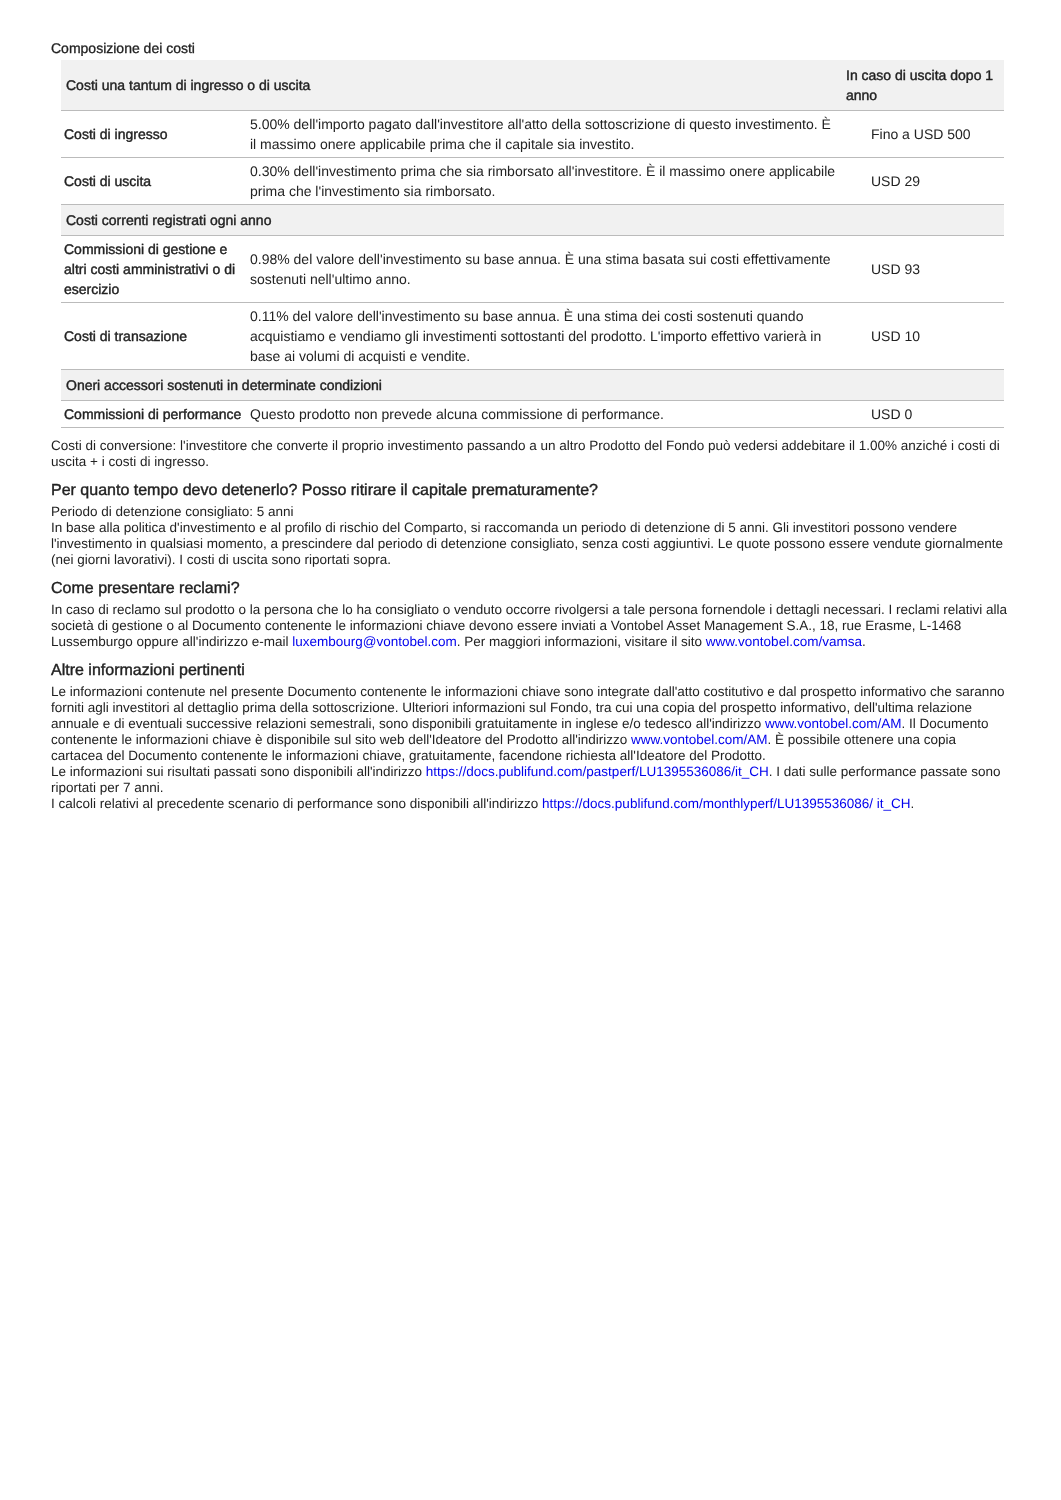Composizione dei costi
| Costi una tantum di ingresso o di uscita | | In caso di uscita dopo 1 anno |
| --- | --- | --- |
| Costi di ingresso | 5.00% dell'importo pagato dall'investitore all'atto della sottoscrizione di questo investimento. È il massimo onere applicabile prima che il capitale sia investito. | Fino a USD 500 |
| Costi di uscita | 0.30% dell'investimento prima che sia rimborsato all'investitore. È il massimo onere applicabile prima che l'investimento sia rimborsato. | USD 29 |
| Costi correnti registrati ogni anno | | |
| Commissioni di gestione e altri costi amministrativi o di esercizio | 0.98% del valore dell'investimento su base annua. È una stima basata sui costi effettivamente sostenuti nell'ultimo anno. | USD 93 |
| Costi di transazione | 0.11% del valore dell'investimento su base annua. È una stima dei costi sostenuti quando acquistiamo e vendiamo gli investimenti sottostanti del prodotto. L'importo effettivo varierà in base ai volumi di acquisti e vendite. | USD 10 |
| Oneri accessori sostenuti in determinate condizioni | | |
| Commissioni di performance | Questo prodotto non prevede alcuna commissione di performance. | USD 0 |
Costi di conversione: l'investitore che converte il proprio investimento passando a un altro Prodotto del Fondo può vedersi addebitare il 1.00% anziché i costi di uscita + i costi di ingresso.
Per quanto tempo devo detenerlo? Posso ritirare il capitale prematuramente?
Periodo di detenzione consigliato: 5 anni
In base alla politica d'investimento e al profilo di rischio del Comparto, si raccomanda un periodo di detenzione di 5 anni. Gli investitori possono vendere l'investimento in qualsiasi momento, a prescindere dal periodo di detenzione consigliato, senza costi aggiuntivi. Le quote possono essere vendute giornalmente (nei giorni lavorativi). I costi di uscita sono riportati sopra.
Come presentare reclami?
In caso di reclamo sul prodotto o la persona che lo ha consigliato o venduto occorre rivolgersi a tale persona fornendole i dettagli necessari. I reclami relativi alla società di gestione o al Documento contenente le informazioni chiave devono essere inviati a Vontobel Asset Management S.A., 18, rue Erasme, L-1468 Lussemburgo oppure all'indirizzo e-mail luxembourg@vontobel.com. Per maggiori informazioni, visitare il sito www.vontobel.com/vamsa.
Altre informazioni pertinenti
Le informazioni contenute nel presente Documento contenente le informazioni chiave sono integrate dall'atto costitutivo e dal prospetto informativo che saranno forniti agli investitori al dettaglio prima della sottoscrizione. Ulteriori informazioni sul Fondo, tra cui una copia del prospetto informativo, dell'ultima relazione annuale e di eventuali successive relazioni semestrali, sono disponibili gratuitamente in inglese e/o tedesco all'indirizzo www.vontobel.com/AM. Il Documento contenente le informazioni chiave è disponibile sul sito web dell'Ideatore del Prodotto all'indirizzo www.vontobel.com/AM. È possibile ottenere una copia cartacea del Documento contenente le informazioni chiave, gratuitamente, facendone richiesta all'Ideatore del Prodotto.
Le informazioni sui risultati passati sono disponibili all'indirizzo https://docs.publifund.com/pastperf/LU1395536086/it_CH. I dati sulle performance passate sono riportati per 7 anni.
I calcoli relativi al precedente scenario di performance sono disponibili all'indirizzo https://docs.publifund.com/monthlyperf/LU1395536086/ it_CH.